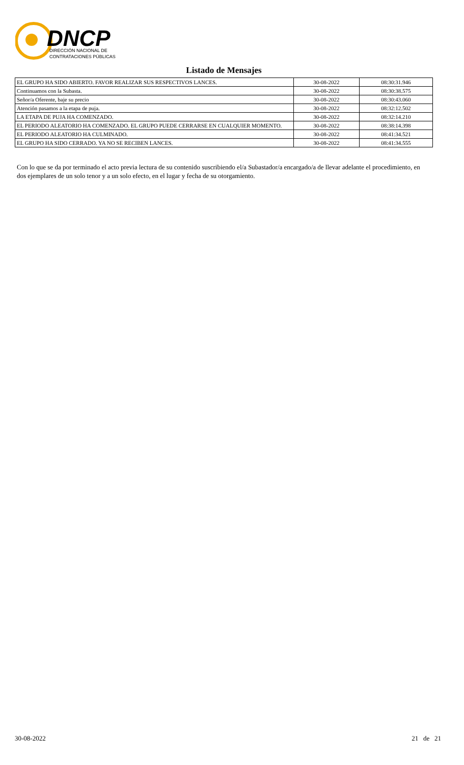DNCP
DIRECCIÓN NACIONAL DE
CONTRATACIONES PÚBLICAS
Listado de Mensajes
| EL GRUPO HA SIDO ABIERTO. FAVOR REALIZAR SUS RESPECTIVOS LANCES. | 30-08-2022 | 08:30:31.946 |
| Continuamos con la Subasta. | 30-08-2022 | 08:30:38.575 |
| Señor/a Oferente, baje su precio | 30-08-2022 | 08:30:43.060 |
| Atención pasamos a la etapa de puja. | 30-08-2022 | 08:32:12.502 |
| LA ETAPA DE PUJA HA COMENZADO. | 30-08-2022 | 08:32:14.210 |
| EL PERIODO ALEATORIO HA COMENZADO. EL GRUPO PUEDE CERRARSE EN CUALQUIER MOMENTO. | 30-08-2022 | 08:38:14.398 |
| EL PERIODO ALEATORIO HA CULMINADO. | 30-08-2022 | 08:41:34.521 |
| EL GRUPO HA SIDO CERRADO. YA NO SE RECIBEN LANCES. | 30-08-2022 | 08:41:34.555 |
Con lo que se da por terminado el acto previa lectura de su contenido suscribiendo el/a Subastador/a encargado/a de llevar adelante el procedimiento, en dos ejemplares de un solo tenor y a un solo efecto, en el lugar y fecha de su otorgamiento.
30-08-2022 21 de 21